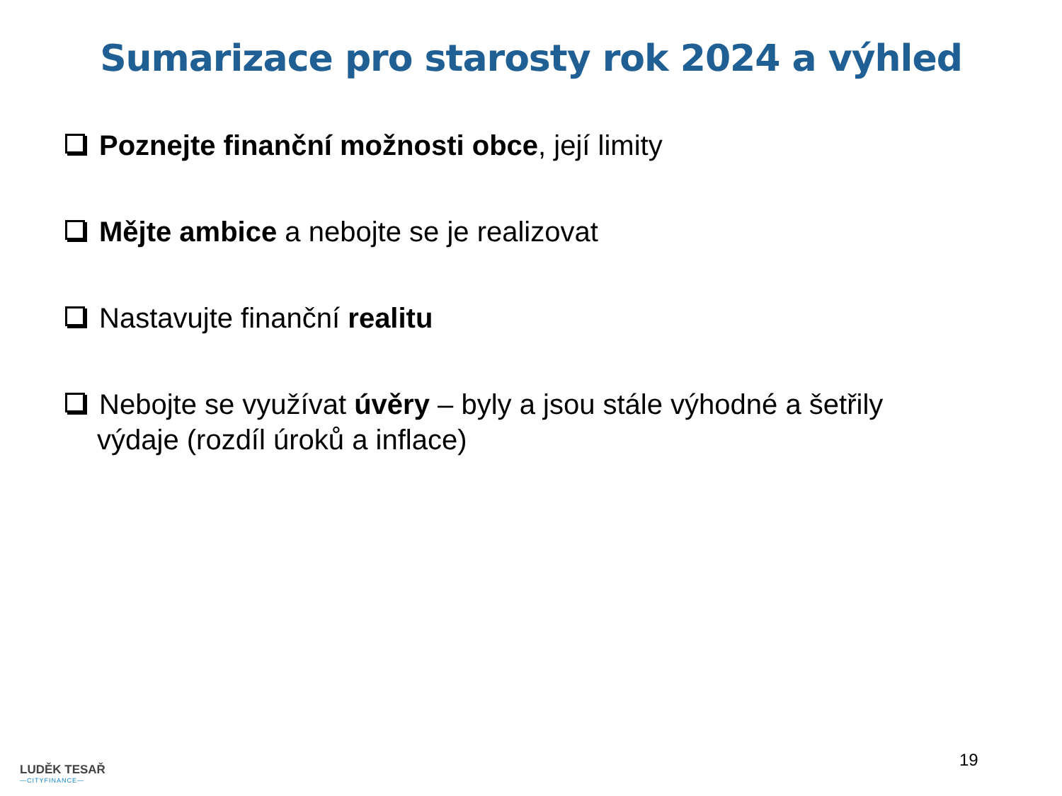Sumarizace pro starosty rok 2024 a výhled
Poznejte finanční možnosti obce, její limity
Mějte ambice a nebojte se je realizovat
Nastavujte finanční realitu
Nebojte se využívat úvěry – byly a jsou stále výhodné a šetřily výdaje (rozdíl úroků a inflace)
LUDĚK TESAŘ
—CITYFINANCE—
19